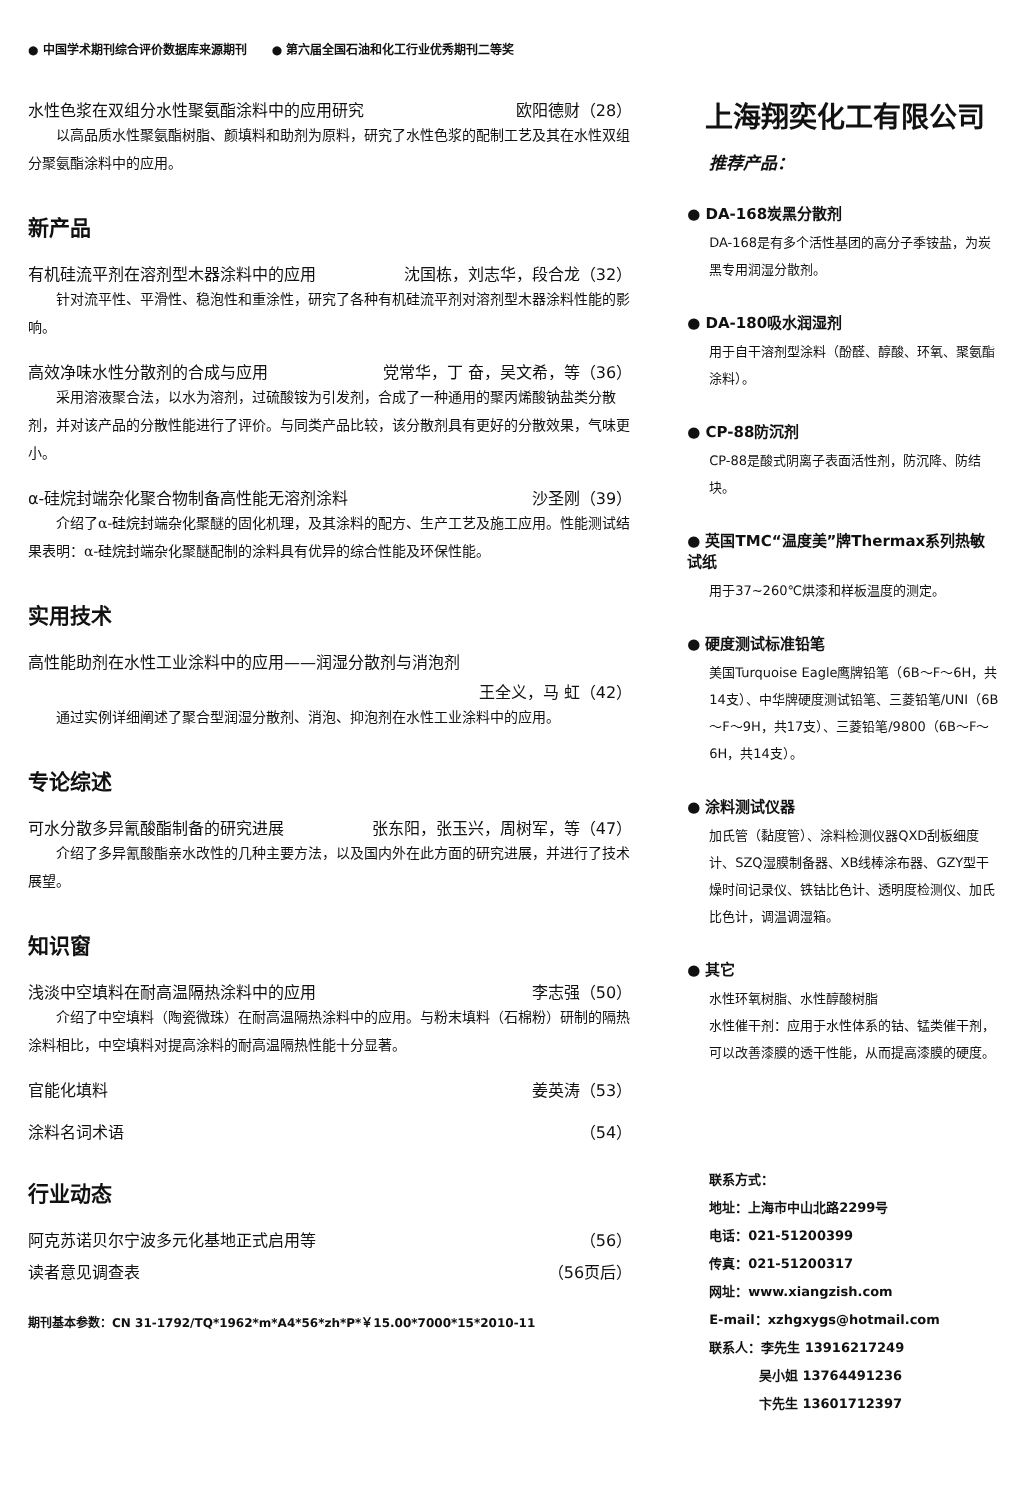● 中国学术期刊综合评价数据库来源期刊 ● 第六届全国石油和化工行业优秀期刊二等奖
水性色浆在双组分水性聚氨酯涂料中的应用研究 欧阳德财（28）
以高品质水性聚氨酯树脂、颜填料和助剂为原料，研究了水性色浆的配制工艺及其在水性双组分聚氨酯涂料中的应用。
新产品
有机硅流平剂在溶剂型木器涂料中的应用 沈国栋，刘志华，段合龙（32）
针对流平性、平滑性、稳泡性和重涂性，研究了各种有机硅流平剂对溶剂型木器涂料性能的影响。
高效净味水性分散剂的合成与应用 党常华，丁 奋，吴文希，等（36）
采用溶液聚合法，以水为溶剂，过硫酸铵为引发剂，合成了一种通用的聚丙烯酸钠盐类分散剂，并对该产品的分散性能进行了评价。与同类产品比较，该分散剂具有更好的分散效果，气味更小。
α-硅烷封端杂化聚合物制备高性能无溶剂涂料 沙圣刚（39）
介绍了α-硅烷封端杂化聚醚的固化机理，及其涂料的配方、生产工艺及施工应用。性能测试结果表明：α-硅烷封端杂化聚醚配制的涂料具有优异的综合性能及环保性能。
实用技术
高性能助剂在水性工业涂料中的应用——润湿分散剂与消泡剂
王全义，马 虹（42）
通过实例详细阐述了聚合型润湿分散剂、消泡、抑泡剂在水性工业涂料中的应用。
专论综述
可水分散多异氰酸酯制备的研究进展 张东阳，张玉兴，周树军，等（47）
介绍了多异氰酸酯亲水改性的几种主要方法，以及国内外在此方面的研究进展，并进行了技术展望。
知识窗
浅淡中空填料在耐高温隔热涂料中的应用 李志强（50）
介绍了中空填料（陶瓷微珠）在耐高温隔热涂料中的应用。与粉末填料（石棉粉）研制的隔热涂料相比，中空填料对提高涂料的耐高温隔热性能十分显著。
官能化填料 姜英涛（53）
涂料名词术语 （54）
行业动态
阿克苏诺贝尔宁波多元化基地正式启用等 （56）
读者意见调查表 （56页后）
期刊基本参数：CN 31-1792/TQ*1962*m*A4*56*zh*P*￥15.00*7000*15*2010-11
上海翔奕化工有限公司
推荐产品：
● DA-168炭黑分散剂
DA-168是有多个活性基团的高分子季铵盐，为炭黑专用润湿分散剂。
● DA-180吸水润湿剂
用于自干溶剂型涂料（酚醛、醇酸、环氧、聚氨酯涂料）。
● CP-88防沉剂
CP-88是酸式阴离子表面活性剂，防沉降、防结块。
● 英国TMC“温度美”牌Thermax系列热敏试纸
用于37~260℃烘漆和样板温度的测定。
● 硬度测试标准铅笔
美国Turquoise Eagle鹰牌铅笔（6B～F～6H，共14支）、中华牌硬度测试铅笔、三菱铅笔/UNI（6B～F～9H，共17支）、三菱铅笔/9800（6B～F～6H，共14支）。
● 涂料测试仪器
加氏管（黏度管）、涂料检测仪器QXD刮板细度计、SZQ湿膜制备器、XB线棒涂布器、GZY型干燥时间记录仪、铁钴比色计、透明度检测仪、加氏比色计，调温调湿箱。
● 其它
水性环氧树脂、水性醇酸树脂
水性催干剂：应用于水性体系的钴、锰类催干剂，可以改善漆膜的透干性能，从而提高漆膜的硬度。
联系方式：
地址：上海市中山北路2299号
电话：021-51200399
传真：021-51200317
网址：www.xiangzish.com
E-mail：xzhgxygs@hotmail.com
联系人：李先生 13916217249
吴小姐 13764491236
卞先生 13601712397